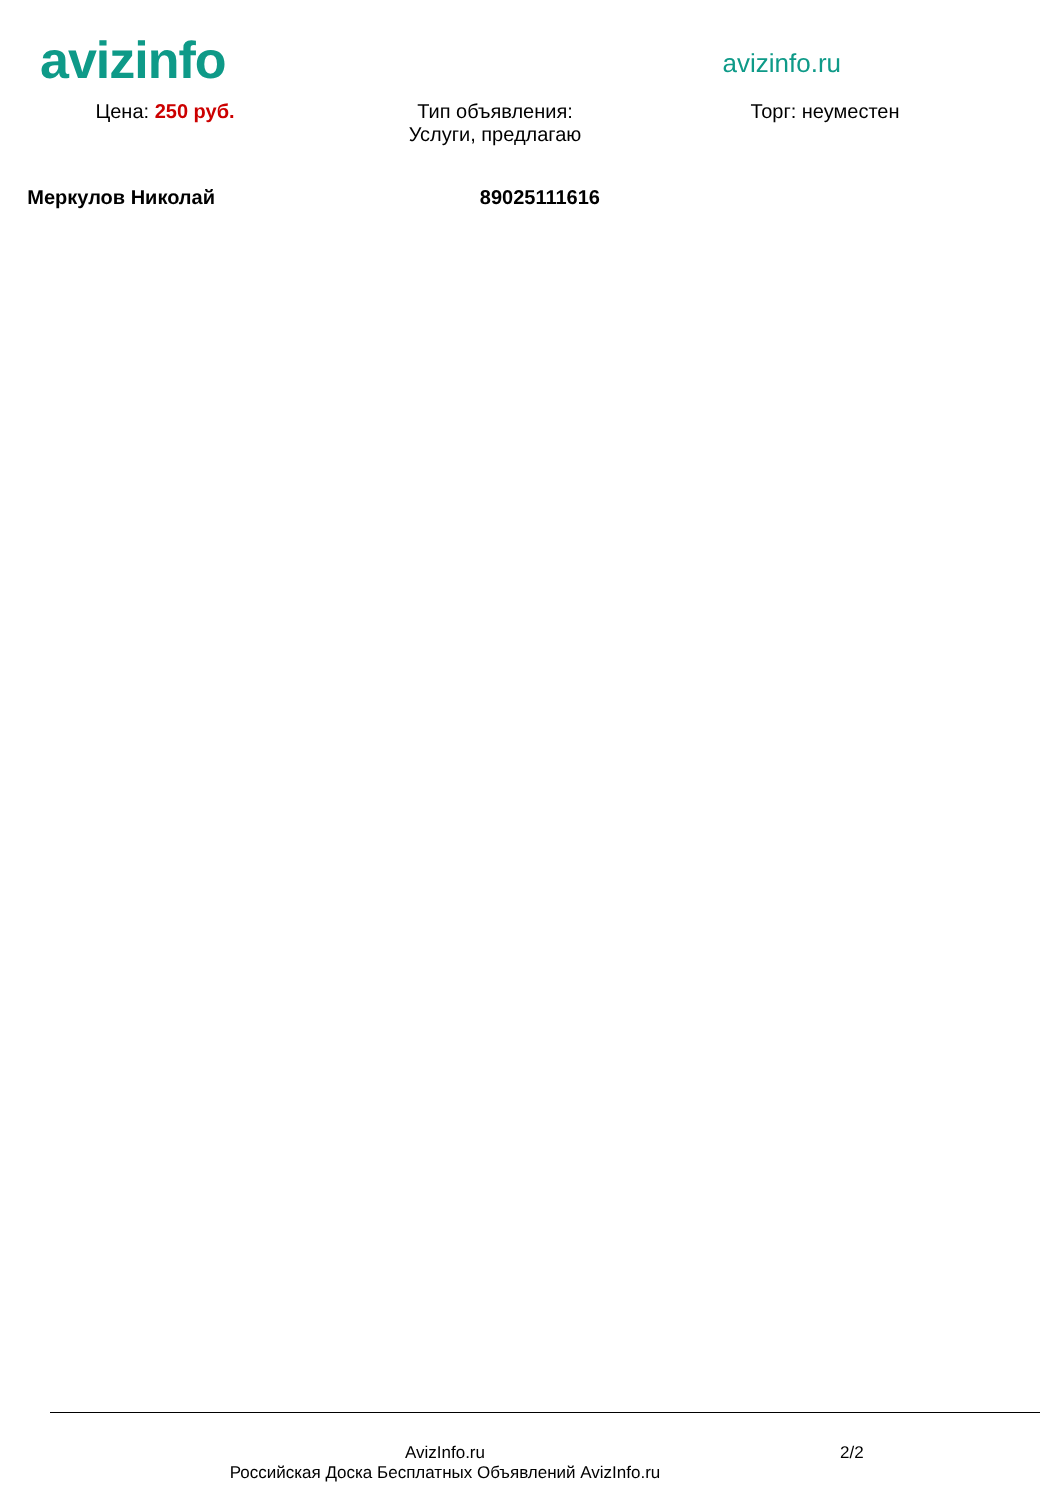avizinfo
avizinfo.ru
Цена: 250 руб. Тип объявления:
Услуги, предлагаю
Торг: неуместен
Меркулов Николай 89025111616
AvizInfo.ru
Российская Доска Бесплатных Объявлений AvizInfo.ru
2/2